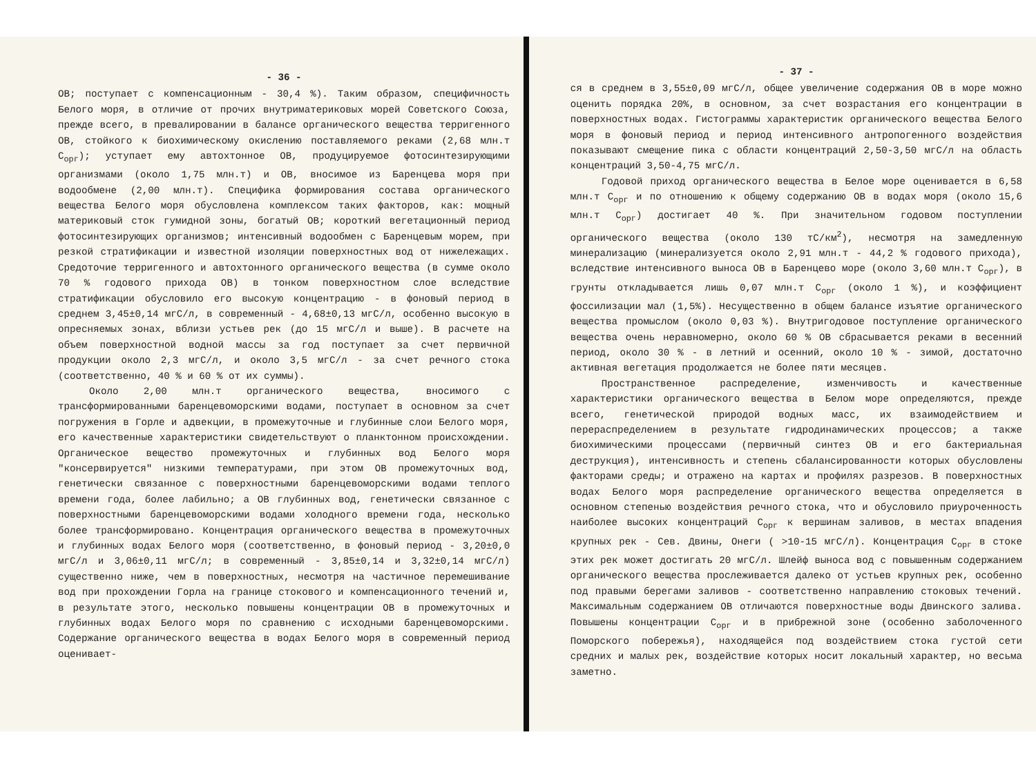- 36 -
ОВ; поступает с компенсационным - 30,4 %). Таким образом, специфичность Белого моря, в отличие от прочих внутриматериковых морей Советского Союза, прежде всего, в превалировании в балансе органического вещества терригенного ОВ, стойкого к биохимическому окислению поставляемого реками (2,68 млн.т С<sub>орг</sub>); уступает ему автохтонное ОВ, продуцируемое фотосинтезирующими организмами (около 1,75 млн.т) и ОВ, вносимое из Баренцева моря при водообмене (2,00 млн.т). Специфика формирования состава органического вещества Белого моря обусловлена комплексом таких факторов, как: мощный материковый сток гумидной зоны, богатый ОВ; короткий вегетационный период фотосинтезирующих организмов; интенсивный водообмен с Баренцевым морем, при резкой стратификации и известной изоляции поверхностных вод от нижележащих. Средоточие терригенного и автохтонного органического вещества (в сумме около 70 % годового прихода ОВ) в тонком поверхностном слое вследствие стратификации обусловило его высокую концентрацию - в фоновый период в среднем 3,45±0,14 мгС/л, в современный - 4,68±0,13 мгС/л, особенно высокую в опресняемых зонах, вблизи устьев рек (до 15 мгС/л и выше). В расчете на объем поверхностной водной массы за год поступает за счет первичной продукции около 2,3 мгС/л, и около 3,5 мгС/л - за счет речного стока (соответственно, 40 % и 60 % от их суммы).
Около 2,00 млн.т органического вещества, вносимого с трансформированными баренцевоморскими водами, поступает в основном за счет погружения в Горле и адвекции, в промежуточные и глубинные слои Белого моря, его качественные характеристики свидетельствуют о планктонном происхождении. Органическое вещество промежуточных и глубинных вод Белого моря "консервируется" низкими температурами, при этом ОВ промежуточных вод, генетически связанное с поверхностными баренцевоморскими водами теплого времени года, более лабильно; а ОВ глубинных вод, генетически связанное с поверхностными баренцевоморскими водами холодного времени года, несколько более трансформировано. Концентрация органического вещества в промежуточных и глубинных водах Белого моря (соответственно, в фоновый период - 3,20±0,0 мгС/л и 3,06±0,11 мгС/л; в современный - 3,85±0,14 и 3,32±0,14 мгС/л) существенно ниже, чем в поверхностных, несмотря на частичное перемешивание вод при прохождении Горла на границе стокового и компенсационного течений и, в результате этого, несколько повышены концентрации ОВ в промежуточных и глубинных водах Белого моря по сравнению с исходными баренцевоморскими. Содержание органического вещества в водах Белого моря в современный период оценивает-
- 37 -
ся в среднем в 3,55±0,09 мгС/л, общее увеличение содержания ОВ в море можно оценить порядка 20%, в основном, за счет возрастания его концентрации в поверхностных водах. Гистограммы характеристик органического вещества Белого моря в фоновый период и период интенсивного антропогенного воздействия показывают смещение пика с области концентраций 2,50-3,50 мгС/л на область концентраций 3,50-4,75 мгС/л.
Годовой приход органического вещества в Белое море оценивается в 6,58 млн.т С<sub>орг</sub> и по отношению к общему содержанию ОВ в водах моря (около 15,6 млн.т С<sub>орг</sub>) достигает 40 %. При значительном годовом поступлении органического вещества (около 130 тС/км<sup>2</sup>), несмотря на замедленную минерализацию (минерализуется около 2,91 млн.т - 44,2 % годового прихода), вследствие интенсивного выноса ОВ в Баренцево море (около 3,60 млн.т С<sub>орг</sub>), в грунты откладывается лишь 0,07 млн.т С<sub>орг</sub> (около 1 %), и коэффициент фоссилизации мал (1,5%). Несущественно в общем балансе изъятие органического вещества промыслом (около 0,03 %). Внутригодовое поступление органического вещества очень неравномерно, около 60 % ОВ сбрасывается реками в весенний период, около 30 % - в летний и осенний, около 10 % - зимой, достаточно активная вегетация продолжается не более пяти месяцев.
Пространственное распределение, изменчивость и качественные характеристики органического вещества в Белом море определяются, прежде всего, генетической природой водных масс, их взаимодействием и перераспределением в результате гидродинамических процессов; а также биохимическими процессами (первичный синтез ОВ и его бактериальная деструкция), интенсивность и степень сбалансированности которых обусловлены факторами среды; и отражено на картах и профилях разрезов. В поверхностных водах Белого моря распределение органического вещества определяется в основном степенью воздействия речного стока, что и обусловило приуроченность наиболее высоких концентраций С<sub>орг</sub> к вершинам заливов, в местах впадения крупных рек - Сев. Двины, Онеги ( >10-15 мгС/л). Концентрация С<sub>орг</sub> в стоке этих рек может достигать 20 мгС/л. Шлейф выноса вод с повышенным содержанием органического вещества прослеживается далеко от устьев крупных рек, особенно под правыми берегами заливов - соответственно направлению стоковых течений. Максимальным содержанием ОВ отличаются поверхностные воды Двинского залива. Повышены концентрации С<sub>орг</sub> и в прибрежной зоне (особенно заболоченного Поморского побережья), находящейся под воздействием стока густой сети средних и малых рек, воздействие которых носит локальный характер, но весьма заметно.